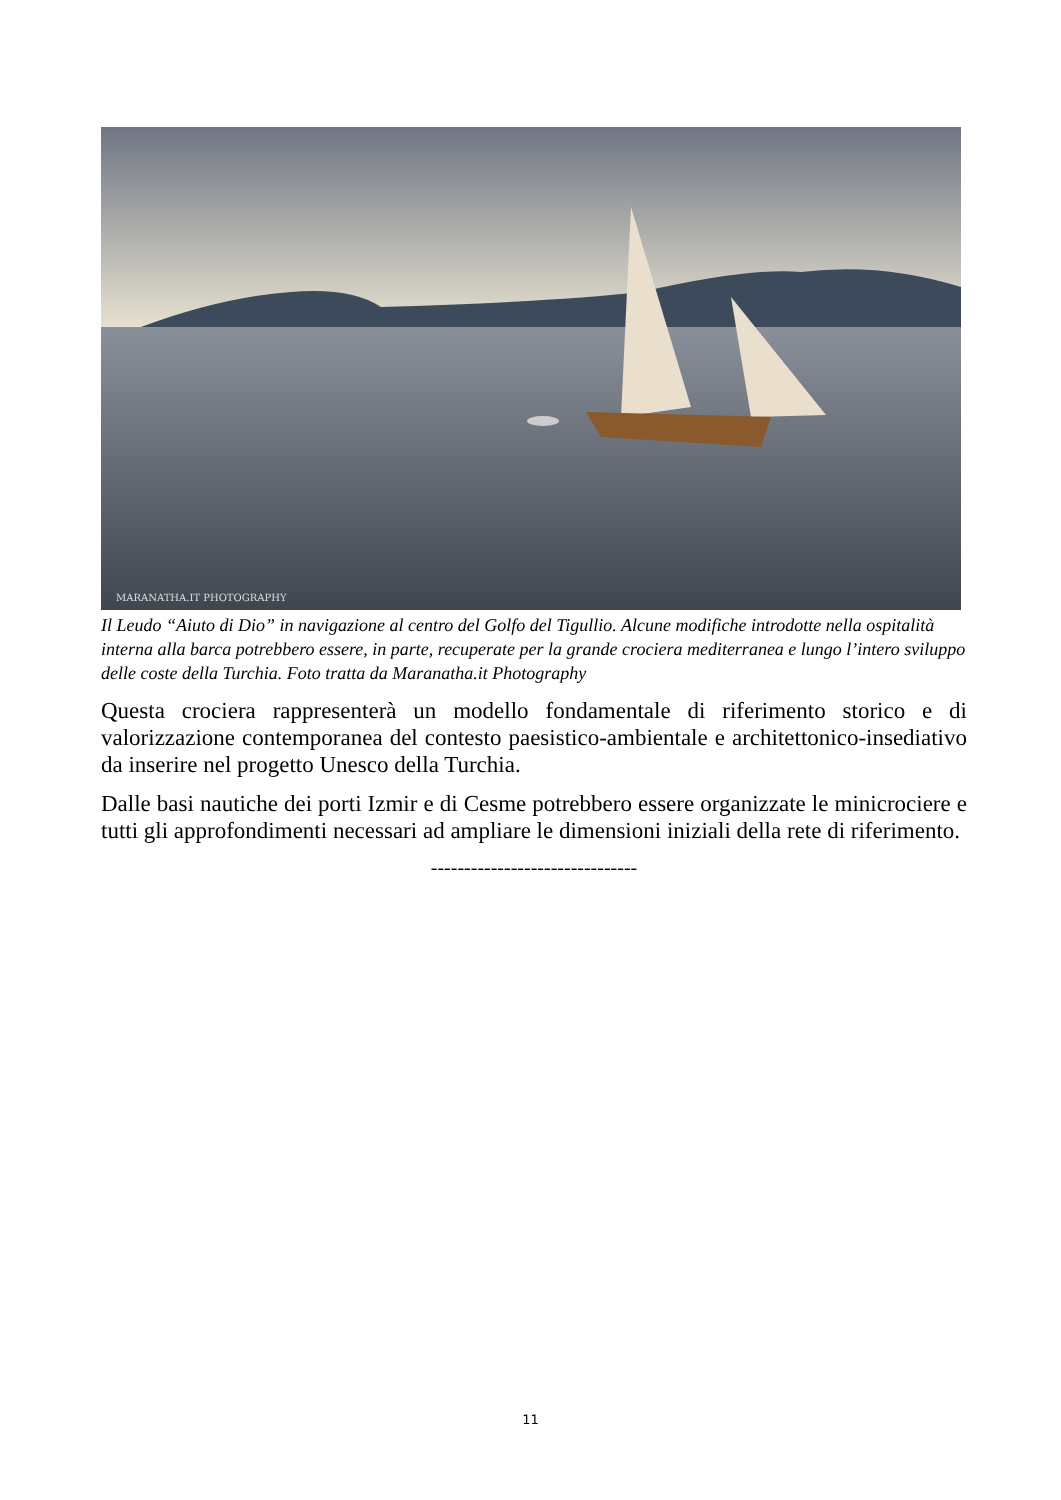MARANATHA.IT PHOTOGRAPHY
Il Leudo “Aiuto di Dio” in navigazione al centro del Golfo del Tigullio. Alcune modifiche introdotte nella ospitalità interna alla barca potrebbero essere, in parte, recuperate per la grande crociera mediterranea e lungo l’intero sviluppo delle coste della Turchia. Foto tratta da Maranatha.it Photography
Questa crociera rappresenterà un modello fondamentale di riferimento storico e di valorizzazione contemporanea del contesto paesistico-ambientale e architettonico-insediativo da inserire nel progetto Unesco della Turchia.
Dalle basi nautiche dei porti Izmir e di Cesme potrebbero essere organizzate le minicrociere e tutti gli approfondimenti necessari ad ampliare le dimensioni iniziali della rete di riferimento.
-------------------------------
11